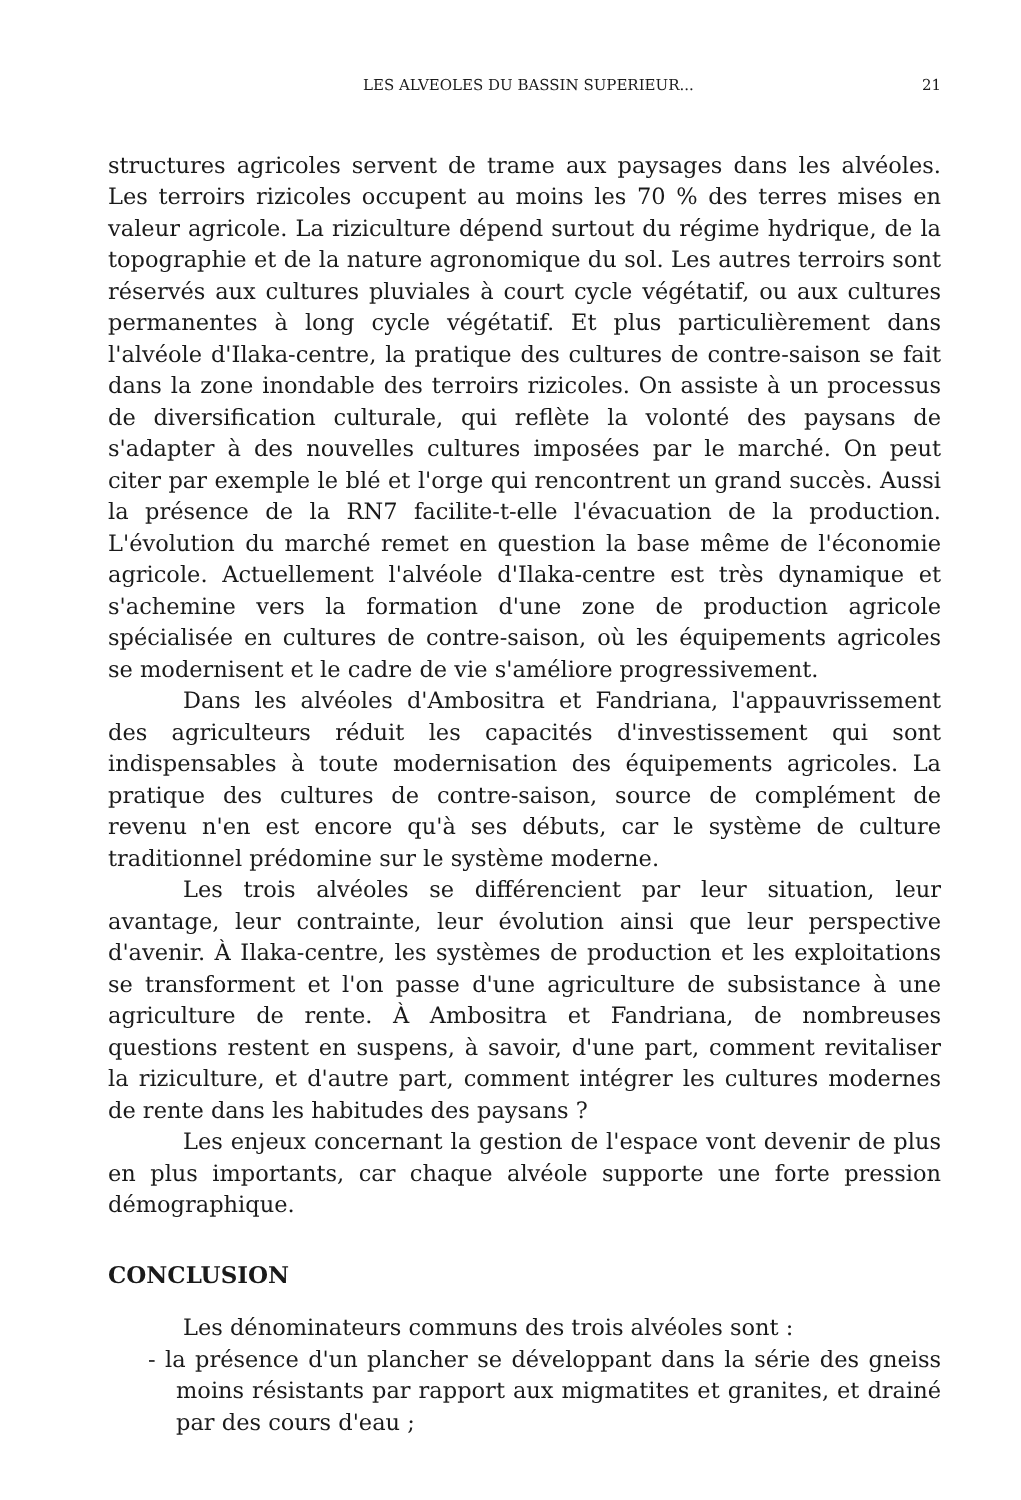LES ALVEOLES DU BASSIN SUPERIEUR... 21
structures agricoles servent de trame aux paysages dans les alvéoles. Les terroirs rizicoles occupent au moins les 70 % des terres mises en valeur agricole. La riziculture dépend surtout du régime hydrique, de la topographie et de la nature agronomique du sol. Les autres terroirs sont réservés aux cultures pluviales à court cycle végétatif, ou aux cultures permanentes à long cycle végétatif. Et plus particulièrement dans l'alvéole d'Ilaka-centre, la pratique des cultures de contre-saison se fait dans la zone inondable des terroirs rizicoles. On assiste à un processus de diversification culturale, qui reflète la volonté des paysans de s'adapter à des nouvelles cultures imposées par le marché. On peut citer par exemple le blé et l'orge qui rencontrent un grand succès. Aussi la présence de la RN7 facilite-t-elle l'évacuation de la production. L'évolution du marché remet en question la base même de l'économie agricole. Actuellement l'alvéole d'Ilaka-centre est très dynamique et s'achemine vers la formation d'une zone de production agricole spécialisée en cultures de contre-saison, où les équipements agricoles se modernisent et le cadre de vie s'améliore progressivement.
Dans les alvéoles d'Ambositra et Fandriana, l'appauvrissement des agriculteurs réduit les capacités d'investissement qui sont indispensables à toute modernisation des équipements agricoles. La pratique des cultures de contre-saison, source de complément de revenu n'en est encore qu'à ses débuts, car le système de culture traditionnel prédomine sur le système moderne.
Les trois alvéoles se différencient par leur situation, leur avantage, leur contrainte, leur évolution ainsi que leur perspective d'avenir. À Ilaka-centre, les systèmes de production et les exploitations se transforment et l'on passe d'une agriculture de subsistance à une agriculture de rente. À Ambositra et Fandriana, de nombreuses questions restent en suspens, à savoir, d'une part, comment revitaliser la riziculture, et d'autre part, comment intégrer les cultures modernes de rente dans les habitudes des paysans ?
Les enjeux concernant la gestion de l'espace vont devenir de plus en plus importants, car chaque alvéole supporte une forte pression démographique.
CONCLUSION
Les dénominateurs communs des trois alvéoles sont :
- la présence d'un plancher se développant dans la série des gneiss moins résistants par rapport aux migmatites et granites, et drainé par des cours d'eau ;